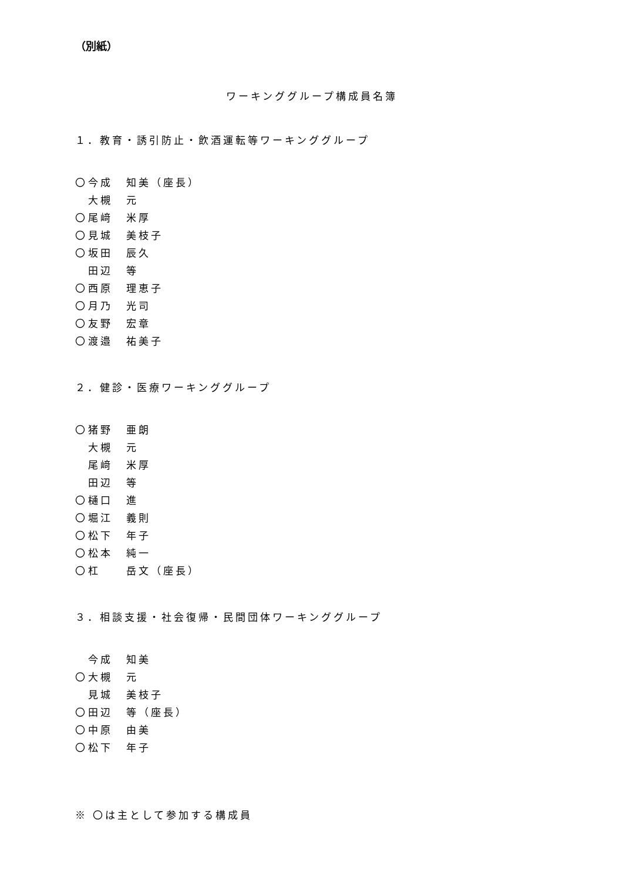（別紙）
ワーキンググループ構成員名簿
１．教育・誘引防止・飲酒運転等ワーキンググループ
〇 今成 知美（座長）
大槻 元
〇 尾﨑 米厚
〇 見城 美枝子
〇 坂田 辰久
田辺 等
〇 西原 理恵子
〇 月乃 光司
〇 友野 宏章
〇 渡邉 祐美子
２．健診・医療ワーキンググループ
〇 猪野 亜朗
大槻 元
尾﨑 米厚
田辺 等
〇 樋口 進
〇 堀江 義則
〇 松下 年子
〇 松本 純一
〇 杠 岳文（座長）
３．相談支援・社会復帰・民間団体ワーキンググループ
今成 知美
〇 大槻 元
見城 美枝子
〇 田辺 等（座長）
〇 中原 由美
〇 松下 年子
※ 〇は主として参加する構成員